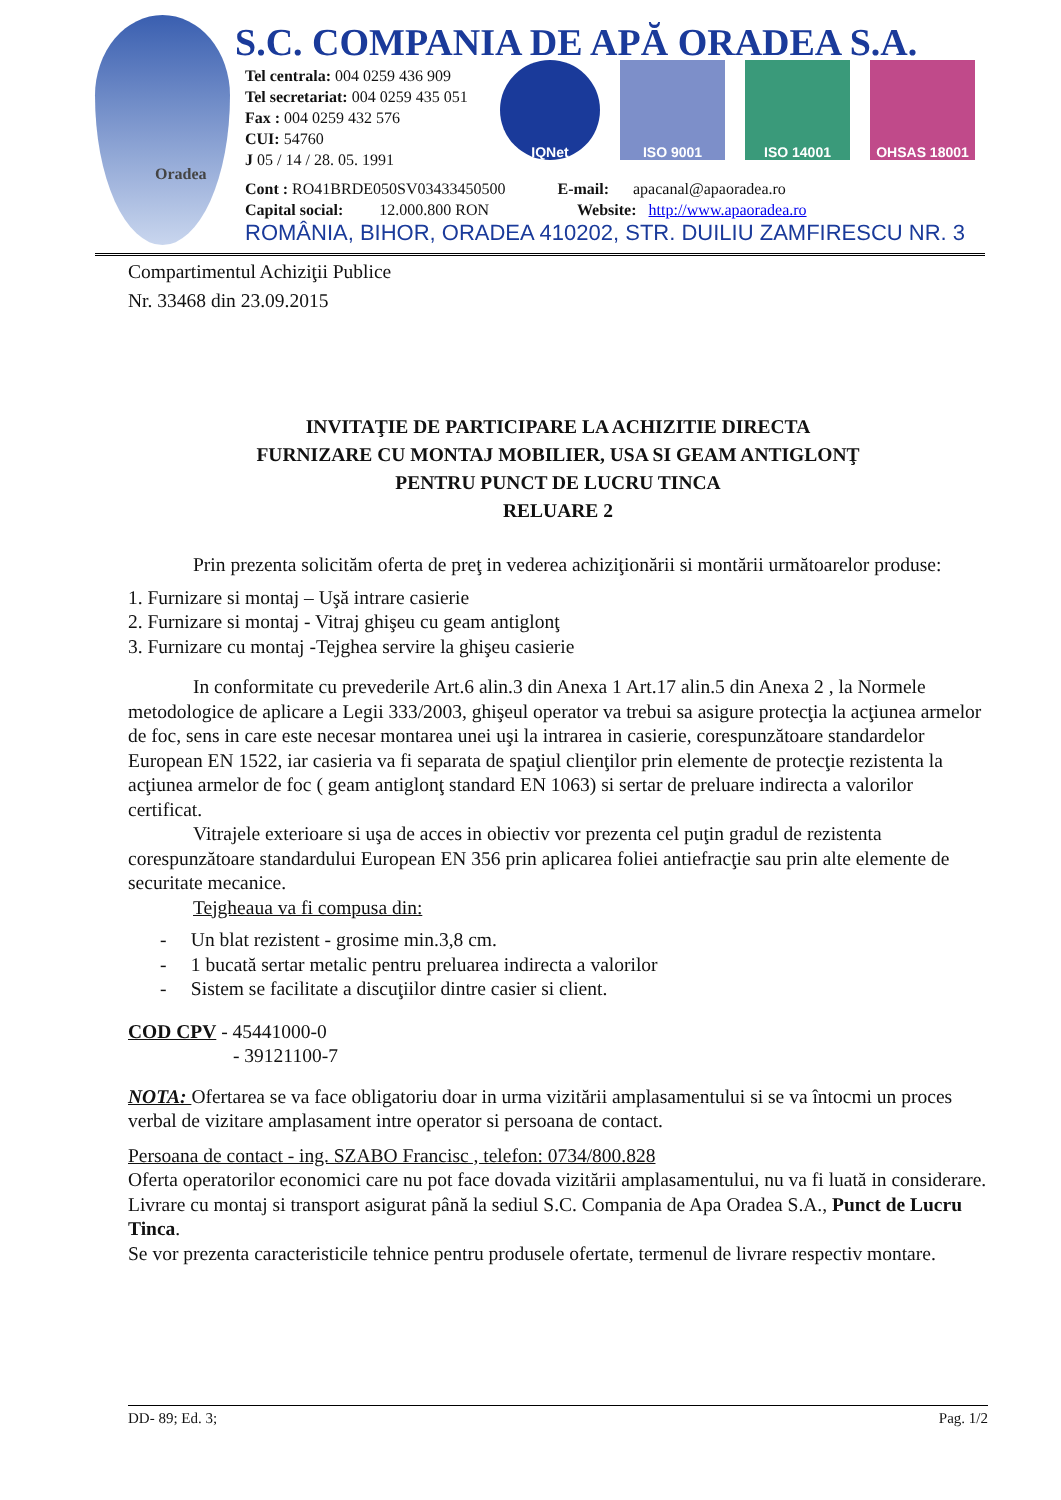Oradea
S.C. COMPANIA DE APĂ ORADEA S.A.
Tel centrala: 004 0259 436 909
Tel secretariat: 004 0259 435 051
Fax : 004 0259 432 576
CUI: 54760
J 05 / 14 / 28. 05. 1991
Cont : RO41BRDE050SV03433450500 E-mail: apacanal@apaoradea.ro
Capital social: 12.000.800 RON Website: http://www.apaoradea.ro
IQNet ISO 9001 ISO 14001 OHSAS 18001
ROMÂNIA, BIHOR, ORADEA 410202, STR. DUILIU ZAMFIRESCU NR. 3
Compartimentul Achiziţii Publice
Nr. 33468 din 23.09.2015
INVITAŢIE DE PARTICIPARE LA ACHIZITIE DIRECTA
FURNIZARE CU MONTAJ MOBILIER, USA SI GEAM ANTIGLONŢ
PENTRU PUNCT DE LUCRU TINCA
RELUARE 2
Prin prezenta solicităm oferta de preţ in vederea achiziţionării si montării următoarelor produse:
1. Furnizare si montaj – Uşă intrare casierie
2. Furnizare si montaj - Vitraj ghişeu cu geam antiglonţ
3. Furnizare cu montaj -Tejghea servire la ghişeu casierie
In conformitate cu prevederile Art.6 alin.3 din Anexa 1 Art.17 alin.5 din Anexa 2 , la Normele metodologice de aplicare a Legii 333/2003, ghişeul operator va trebui sa asigure protecţia la acţiunea armelor de foc, sens in care este necesar montarea unei uşi la intrarea in casierie, corespunzătoare standardelor European EN 1522, iar casieria va fi separata de spaţiul clienţilor prin elemente de protecţie rezistenta la acţiunea armelor de foc ( geam antiglonţ standard EN 1063) si sertar de preluare indirecta a valorilor certificat.
Vitrajele exterioare si uşa de acces in obiectiv vor prezenta cel puţin gradul de rezistenta corespunzătoare standardului European EN 356 prin aplicarea foliei antiefracţie sau prin alte elemente de securitate mecanice.
Tejgheaua va fi compusa din:
- Un blat rezistent - grosime min.3,8 cm.
- 1 bucată sertar metalic pentru preluarea indirecta a valorilor
- Sistem se facilitate a discuţiilor dintre casier si client.
COD CPV - 45441000-0
- 39121100-7
NOTA: Ofertarea se va face obligatoriu doar in urma vizitării amplasamentului si se va întocmi un proces verbal de vizitare amplasament intre operator si persoana de contact.
Persoana de contact - ing. SZABO Francisc , telefon: 0734/800.828
Oferta operatorilor economici care nu pot face dovada vizitării amplasamentului, nu va fi luată in considerare.
Livrare cu montaj si transport asigurat până la sediul S.C. Compania de Apa Oradea S.A., Punct de Lucru Tinca.
Se vor prezenta caracteristicile tehnice pentru produsele ofertate, termenul de livrare respectiv montare.
DD- 89; Ed. 3; Pag. 1/2